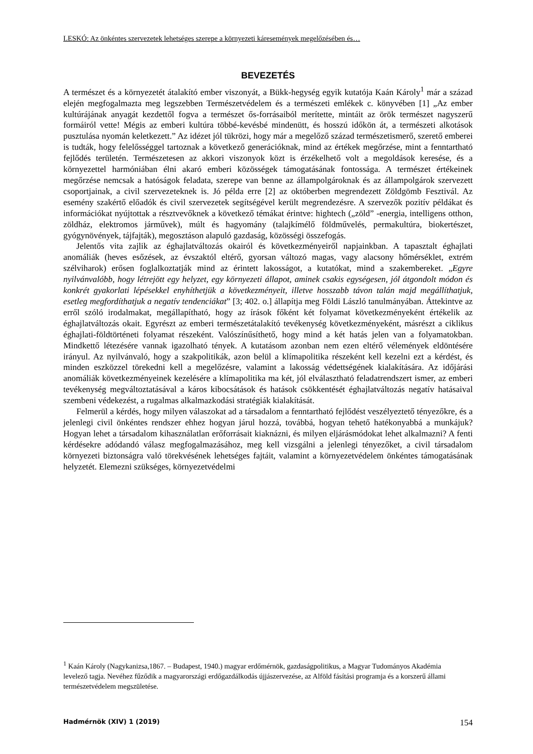LESKÓ: Az önkéntes szervezetek lehetséges szerepe a környezeti káresemények megelőzésében és…
BEVEZETÉS
A természet és a környezetét átalakító ember viszonyát, a Bükk-hegység egyik kutatója Kaán Károly<sup>1</sup> már a század elején megfogalmazta meg legszebben Természetvédelem és a természeti emlékek c. könyvében [1] „Az ember kultúrájának anyagát kezdettől fogva a természet ős-forrásaiból merítette, mintáit az örök természet nagyszerű formáiról vette! Mégis az emberi kultúra többé-kevésbé mindenütt, és hosszú időkön át, a természeti alkotások pusztulása nyomán keletkezett.” Az idézet jól tükrözi, hogy már a megelőző század természetismerő, szerető emberei is tudták, hogy felelősséggel tartoznak a következő generációknak, mind az értékek megőrzése, mint a fenntartható fejlődés területén. Természetesen az akkori viszonyok közt is érzékelhető volt a megoldások keresése, és a környezettel harmóniában élni akaró emberi közösségek támogatásának fontossága. A természet értékeinek megőrzése nemcsak a hatóságok feladata, szerepe van benne az állampolgároknak és az állampolgárok szervezett csoportjainak, a civil szervezeteknek is. Jó példa erre [2] az októberben megrendezett Zöldgömb Fesztivál. Az esemény szakértő előadók és civil szervezetek segítségével került megrendezésre. A szervezők pozitív példákat és információkat nyújtottak a résztvevőknek a következő témákat érintve: hightech („zöld” -energia, intelligens otthon, zöldház, elektromos járművek), múlt és hagyomány (talajkímélő földművelés, permakultúra, biokertészet, gyógynövények, tájfajták), megosztáson alapuló gazdaság, közösségi összefogás.
Jelentős vita zajlik az éghajlatváltozás okairól és következményeiről napjainkban. A tapasztalt éghajlati anomáliák (heves esőzések, az évszaktól eltérő, gyorsan változó magas, vagy alacsony hőmérséklet, extrém szélviharok) erősen foglalkoztatják mind az érintett lakosságot, a kutatókat, mind a szakembereket. „Egyre nyilvánvalóbb, hogy létrejött egy helyzet, egy környezeti állapot, aminek csakis egységesen, jól átgondolt módon és konkrét gyakorlati lépésekkel enyhíthetjük a következményeit, illetve hosszabb távon talán majd megállíthatjuk, esetleg megfordíthatjuk a negatív tendenciákat” [3; 402. o.] állapítja meg Földi László tanulmányában. Áttekintve az erről szóló irodalmakat, megállapítható, hogy az írások főként két folyamat következményeként értékelik az éghajlatváltozás okait. Egyrészt az emberi természetátalakító tevékenység következményeként, másrészt a ciklikus éghajlati-földtörténeti folyamat részeként. Valószínűsíthető, hogy mind a két hatás jelen van a folyamatokban. Mindkettő létezésére vannak igazolható tények. A kutatásom azonban nem ezen eltérő vélemények eldöntésére irányul. Az nyilvánvaló, hogy a szakpolitikák, azon belül a klímapolitika részeként kell kezelni ezt a kérdést, és minden eszközzel törekedni kell a megelőzésre, valamint a lakosság védettségének kialakítására. Az időjárási anomáliák következményeinek kezelésére a klímapolitika ma két, jól elválasztható feladatrendszert ismer, az emberi tevékenység megváltoztatásával a káros kibocsátások és hatások csökkentését éghajlatváltozás negatív hatásaival szembeni védekezést, a rugalmas alkalmazkodási stratégiák kialakítását.
Felmerül a kérdés, hogy milyen válaszokat ad a társadalom a fenntartható fejlődést veszélyeztető tényezőkre, és a jelenlegi civil önkéntes rendszer ehhez hogyan járul hozzá, továbbá, hogyan tehető hatékonyabbá a munkájuk? Hogyan lehet a társadalom kihasználatlan erőforrásait kiaknázni, és milyen eljárásmódokat lehet alkalmazni? A fenti kérdésekre adódandó válasz megfogalmazásához, meg kell vizsgálni a jelenlegi tényezőket, a civil társadalom környezeti biztonságra való törekvésének lehetséges fajtáit, valamint a környezetvédelem önkéntes támogatásának helyzetét. Elemezni szükséges, környezetvédelmi
<sup>1</sup> Kaán Károly (Nagykanizsa,1867. – Budapest, 1940.) magyar erdőmérnök, gazdaságpolitikus, a Magyar Tudományos Akadémia levelező tagja. Nevéhez fűződik a magyarországi erdőgazdálkodás újjászervezése, az Alföld fásítási programja és a korszerű állami természetvédelem megszületése.
Hadmérnök (XIV) 1 (2019) 154